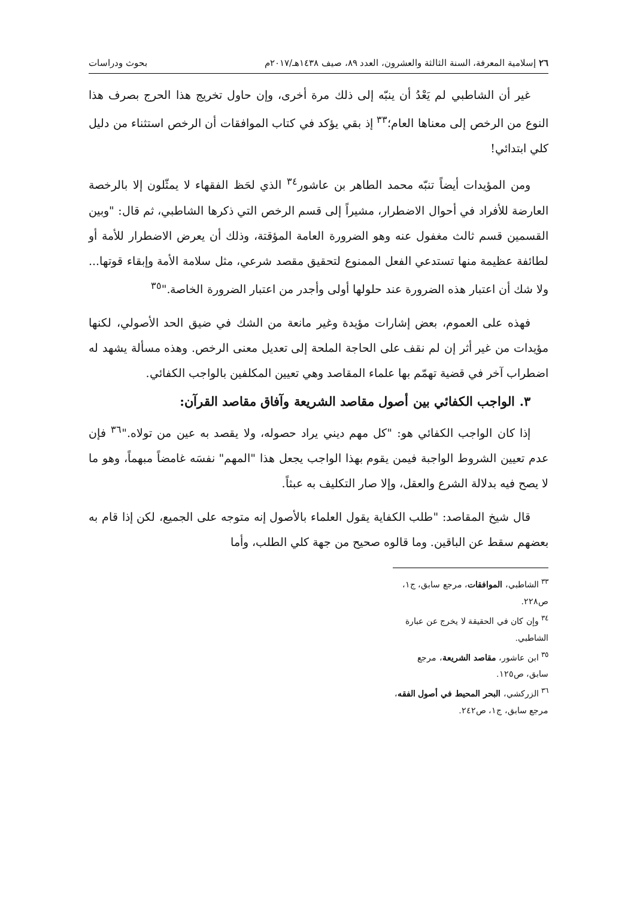٢٦ إسلامية المعرفة، السنة الثالثة والعشرون، العدد ٨٩، صيف ١٤٣٨هـ/٢٠١٧م بحوث ودراسات
غير أن الشاطبي لم يَعْدُ أن ينبّه إلى ذلك مرة أخرى، وإن حاول تخريج هذا الحرج بصرف هذا النوع من الرخص إلى معناها العام؛<sup>٣٣</sup> إذ بقي يؤكد في كتاب الموافقات أن الرخص استثناء من دليل كلي ابتدائي!
ومن المؤيدات أيضاً تنبّه محمد الطاهر بن عاشور<sup>٣٤</sup> الذي لحَظ الفقهاء لا يمثّلون إلا بالرخصة العارضة للأفراد في أحوال الاضطرار، مشيراً إلى قسم الرخص التي ذكرها الشاطبي، ثم قال: "وبين القسمين قسم ثالث مغفول عنه وهو الضرورة العامة المؤقتة، وذلك أن يعرض الاضطرار للأمة أو لطائفة عظيمة منها تستدعي الفعل الممنوع لتحقيق مقصد شرعي، مثل سلامة الأمة وإبقاء قوتها... ولا شك أن اعتبار هذه الضرورة عند حلولها أولى وأجدر من اعتبار الضرورة الخاصة."<sup>٣٥</sup>
فهذه على العموم، بعض إشارات مؤيدة وغير مانعة من الشك في ضيق الحد الأصولي، لكنها مؤيدات من غير أثر إن لم نقف على الحاجة الملحة إلى تعديل معنى الرخص. وهذه مسألة يشهد له اضطراب آخر في قضية تهمّم بها علماء المقاصد وهي تعيين المكلفين بالواجب الكفائي.
٣. الواجب الكفائي بين أصول مقاصد الشريعة وآفاق مقاصد القرآن:
إذا كان الواجب الكفائي هو: "كل مهم ديني يراد حصوله، ولا يقصد به عين من تولاه."<sup>٣٦</sup> فإن عدم تعيين الشروط الواجبة فيمن يقوم بهذا الواجب يجعل هذا "المهم" نفسَه غامضاً مبهماً، وهو ما لا يصح فيه بدلالة الشرع والعقل، وإلا صار التكليف به عبثاً.
قال شيخ المقاصد: "طلب الكفاية يقول العلماء بالأصول إنه متوجه على الجميع، لكن إذا قام به بعضهم سقط عن الباقين. وما قالوه صحيح من جهة كلي الطلب، وأما
<sup>٣٣</sup> الشاطبي، الموافقات، مرجع سابق، ج١، ص٢٢٨.
<sup>٣٤</sup> وإن كان في الحقيقة لا يخرج عن عبارة الشاطبي.
<sup>٣٥</sup> ابن عاشور، مقاصد الشريعة، مرجع سابق، ص١٢٥.
<sup>٣٦</sup> الزركشي، البحر المحيط في أصول الفقه، مرجع سابق، ج١، ص٢٤٢.